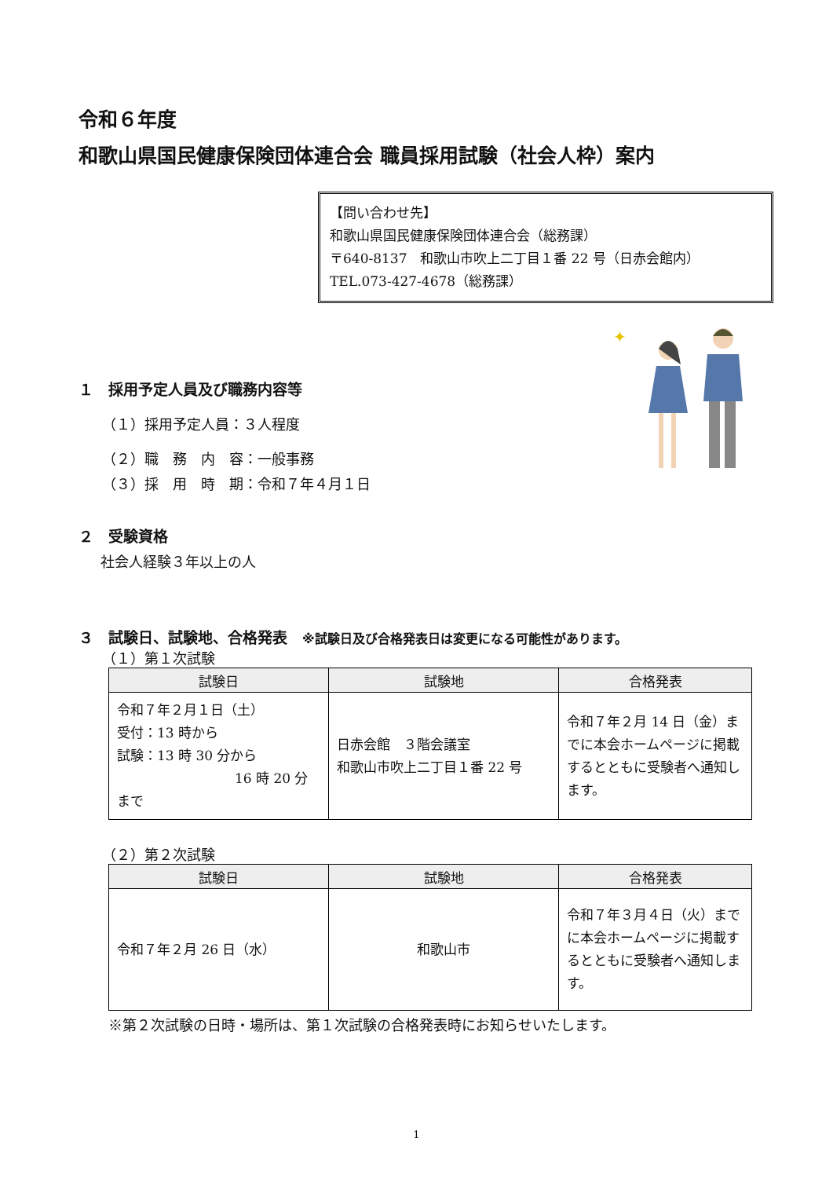令和６年度
和歌山県国民健康保険団体連合会 職員採用試験（社会人枠）案内
【問い合わせ先】
和歌山県国民健康保険団体連合会（総務課）
〒640-8137　和歌山市吹上二丁目１番 22 号（日赤会館内）
TEL.073-427-4678（総務課）
１　採用予定人員及び職務内容等
（１）採用予定人員：３人程度
（２）職　務　内　容：一般事務
（３）採　用　時　期：令和７年４月１日
✦
２　受験資格
社会人経験３年以上の人
３　試験日、試験地、合格発表　※試験日及び合格発表日は変更になる可能性があります。
（１）第１次試験
| 試験日 | 試験地 | 合格発表 |
| --- | --- | --- |
| 令和７年２月１日（土） 受付：13 時から 試験：13 時 30 分から 16 時 20 分まで | 日赤会館 ３階会議室 和歌山市吹上二丁目１番 22 号 | 令和７年２月 14 日（金）までに本会ホームページに掲載するとともに受験者へ通知します。 |
（２）第２次試験
| 試験日 | 試験地 | 合格発表 |
| --- | --- | --- |
| 令和７年２月 26 日（水） | 和歌山市 | 令和７年３月４日（火）までに本会ホームページに掲載するとともに受験者へ通知します。 |
※第２次試験の日時・場所は、第１次試験の合格発表時にお知らせいたします。
1